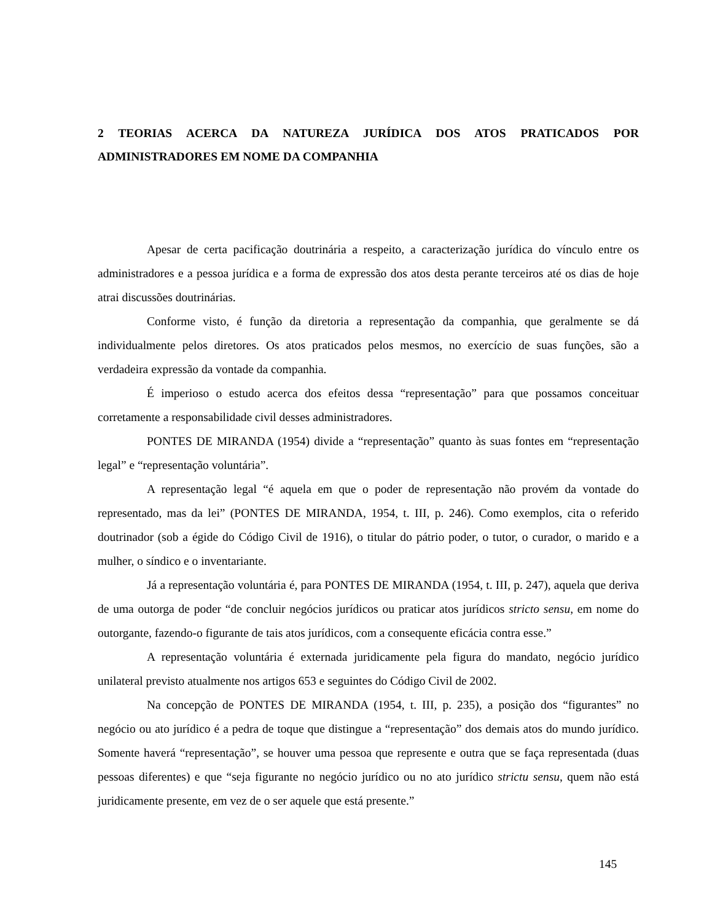2 TEORIAS ACERCA DA NATUREZA JURÍDICA DOS ATOS PRATICADOS POR ADMINISTRADORES EM NOME DA COMPANHIA
Apesar de certa pacificação doutrinária a respeito, a caracterização jurídica do vínculo entre os administradores e a pessoa jurídica e a forma de expressão dos atos desta perante terceiros até os dias de hoje atrai discussões doutrinárias.
Conforme visto, é função da diretoria a representação da companhia, que geralmente se dá individualmente pelos diretores. Os atos praticados pelos mesmos, no exercício de suas funções, são a verdadeira expressão da vontade da companhia.
É imperioso o estudo acerca dos efeitos dessa “representação” para que possamos conceituar corretamente a responsabilidade civil desses administradores.
PONTES DE MIRANDA (1954) divide a “representação” quanto às suas fontes em “representação legal” e “representação voluntária”.
A representação legal “é aquela em que o poder de representação não provém da vontade do representado, mas da lei” (PONTES DE MIRANDA, 1954, t. III, p. 246). Como exemplos, cita o referido doutrinador (sob a égide do Código Civil de 1916), o titular do pátrio poder, o tutor, o curador, o marido e a mulher, o síndico e o inventariante.
Já a representação voluntária é, para PONTES DE MIRANDA (1954, t. III, p. 247), aquela que deriva de uma outorga de poder “de concluir negócios jurídicos ou praticar atos jurídicos stricto sensu, em nome do outorgante, fazendo-o figurante de tais atos jurídicos, com a consequente eficácia contra esse.”
A representação voluntária é externada juridicamente pela figura do mandato, negócio jurídico unilateral previsto atualmente nos artigos 653 e seguintes do Código Civil de 2002.
Na concepção de PONTES DE MIRANDA (1954, t. III, p. 235), a posição dos “figurantes” no negócio ou ato jurídico é a pedra de toque que distingue a “representação” dos demais atos do mundo jurídico. Somente haverá “representação”, se houver uma pessoa que represente e outra que se faça representada (duas pessoas diferentes) e que “seja figurante no negócio jurídico ou no ato jurídico strictu sensu, quem não está juridicamente presente, em vez de o ser aquele que está presente.”
145